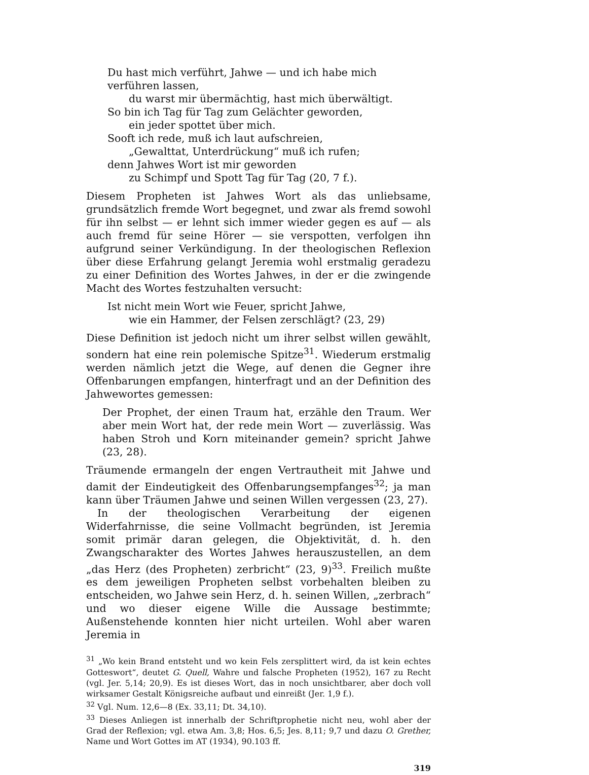Du hast mich verführt, Jahwe — und ich habe mich verführen lassen,
du warst mir übermächtig, hast mich überwältigt.
So bin ich Tag für Tag zum Gelächter geworden,
ein jeder spottet über mich.
Sooft ich rede, muß ich laut aufschreien,
„Gewalttat, Unterdrückung“ muß ich rufen;
denn Jahwes Wort ist mir geworden
zu Schimpf und Spott Tag für Tag (20, 7 f.).
Diesem Propheten ist Jahwes Wort als das unliebsame, grundsätzlich fremde Wort begegnet, und zwar als fremd sowohl für ihn selbst — er lehnt sich immer wieder gegen es auf — als auch fremd für seine Hörer — sie verspotten, verfolgen ihn aufgrund seiner Verkündigung. In der theologischen Reflexion über diese Erfahrung gelangt Jeremia wohl erstmalig geradezu zu einer Definition des Wortes Jahwes, in der er die zwingende Macht des Wortes festzuhalten versucht:
Ist nicht mein Wort wie Feuer, spricht Jahwe,
wie ein Hammer, der Felsen zerschlägt? (23, 29)
Diese Definition ist jedoch nicht um ihrer selbst willen gewählt, sondern hat eine rein polemische Spitze<sup>31</sup>. Wiederum erstmalig werden nämlich jetzt die Wege, auf denen die Gegner ihre Offenbarungen empfangen, hinterfragt und an der Definition des Jahwewortes gemessen:
Der Prophet, der einen Traum hat, erzähle den Traum. Wer aber mein Wort hat, der rede mein Wort — zuverlässig. Was haben Stroh und Korn miteinander gemein? spricht Jahwe (23, 28).
Träumende ermangeln der engen Vertrautheit mit Jahwe und damit der Eindeutigkeit des Offenbarungsempfanges<sup>32</sup>; ja man kann über Träumen Jahwe und seinen Willen vergessen (23, 27).
In der theologischen Verarbeitung der eigenen Widerfahrnisse, die seine Vollmacht begründen, ist Jeremia somit primär daran gelegen, die Objektivität, d. h. den Zwangscharakter des Wortes Jahwes herauszustellen, an dem „das Herz (des Propheten) zerbricht“ (23, 9)<sup>33</sup>. Freilich mußte es dem jeweiligen Propheten selbst vorbehalten bleiben zu entscheiden, wo Jahwe sein Herz, d. h. seinen Willen, „zerbrach“ und wo dieser eigene Wille die Aussage bestimmte; Außenstehende konnten hier nicht urteilen. Wohl aber waren Jeremia in
<sup>31</sup> „Wo kein Brand entsteht und wo kein Fels zersplittert wird, da ist kein echtes Gotteswort“, deutet G. Quell, Wahre und falsche Propheten (1952), 167 zu Recht (vgl. Jer. 5,14; 20,9). Es ist dieses Wort, das in noch unsichtbarer, aber doch voll wirksamer Gestalt Königsreiche aufbaut und einreißt (Jer. 1,9 f.).
<sup>32</sup> Vgl. Num. 12,6—8 (Ex. 33,11; Dt. 34,10).
<sup>33</sup> Dieses Anliegen ist innerhalb der Schriftprophetie nicht neu, wohl aber der Grad der Reflexion; vgl. etwa Am. 3,8; Hos. 6,5; Jes. 8,11; 9,7 und dazu O. Grether, Name und Wort Gottes im AT (1934), 90.103 ff.
319